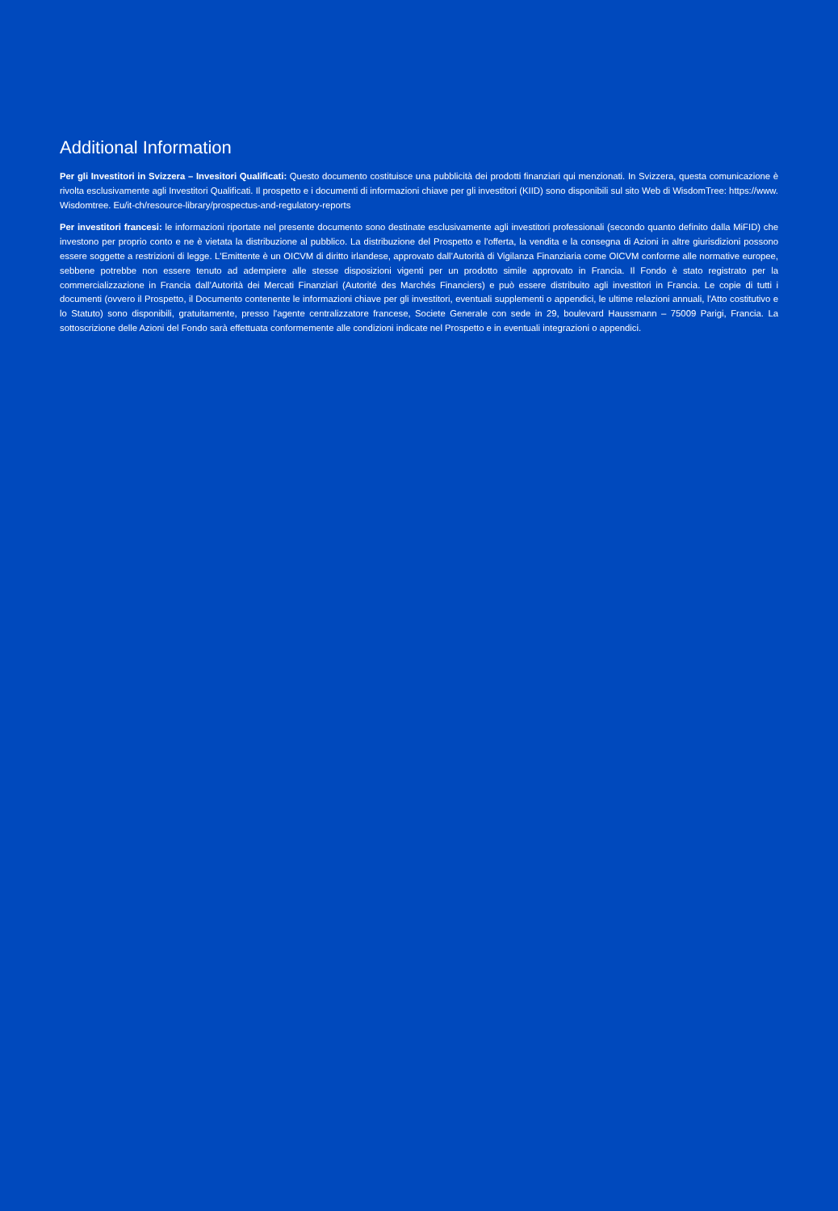Additional Information
Per gli Investitori in Svizzera – Invesitori Qualificati: Questo documento costituisce una pubblicità dei prodotti finanziari qui menzionati. In Svizzera, questa comunicazione è rivolta esclusivamente agli Investitori Qualificati. Il prospetto e i documenti di informazioni chiave per gli investitori (KIID) sono disponibili sul sito Web di WisdomTree: https://www. Wisdomtree. Eu/it-ch/resource-library/prospectus-and-regulatory-reports
Per investitori francesi: le informazioni riportate nel presente documento sono destinate esclusivamente agli investitori professionali (secondo quanto definito dalla MiFID) che investono per proprio conto e ne è vietata la distribuzione al pubblico. La distribuzione del Prospetto e l'offerta, la vendita e la consegna di Azioni in altre giurisdizioni possono essere soggette a restrizioni di legge. L'Emittente è un OICVM di diritto irlandese, approvato dall’Autorità di Vigilanza Finanziaria come OICVM conforme alle normative europee, sebbene potrebbe non essere tenuto ad adempiere alle stesse disposizioni vigenti per un prodotto simile approvato in Francia. Il Fondo è stato registrato per la commercializzazione in Francia dall’Autorità dei Mercati Finanziari (Autorité des Marchés Financiers) e può essere distribuito agli investitori in Francia. Le copie di tutti i documenti (ovvero il Prospetto, il Documento contenente le informazioni chiave per gli investitori, eventuali supplementi o appendici, le ultime relazioni annuali, l'Atto costitutivo e lo Statuto) sono disponibili, gratuitamente, presso l'agente centralizzatore francese, Societe Generale con sede in 29, boulevard Haussmann – 75009 Parigi, Francia. La sottoscrizione delle Azioni del Fondo sarà effettuata conformemente alle condizioni indicate nel Prospetto e in eventuali integrazioni o appendici.